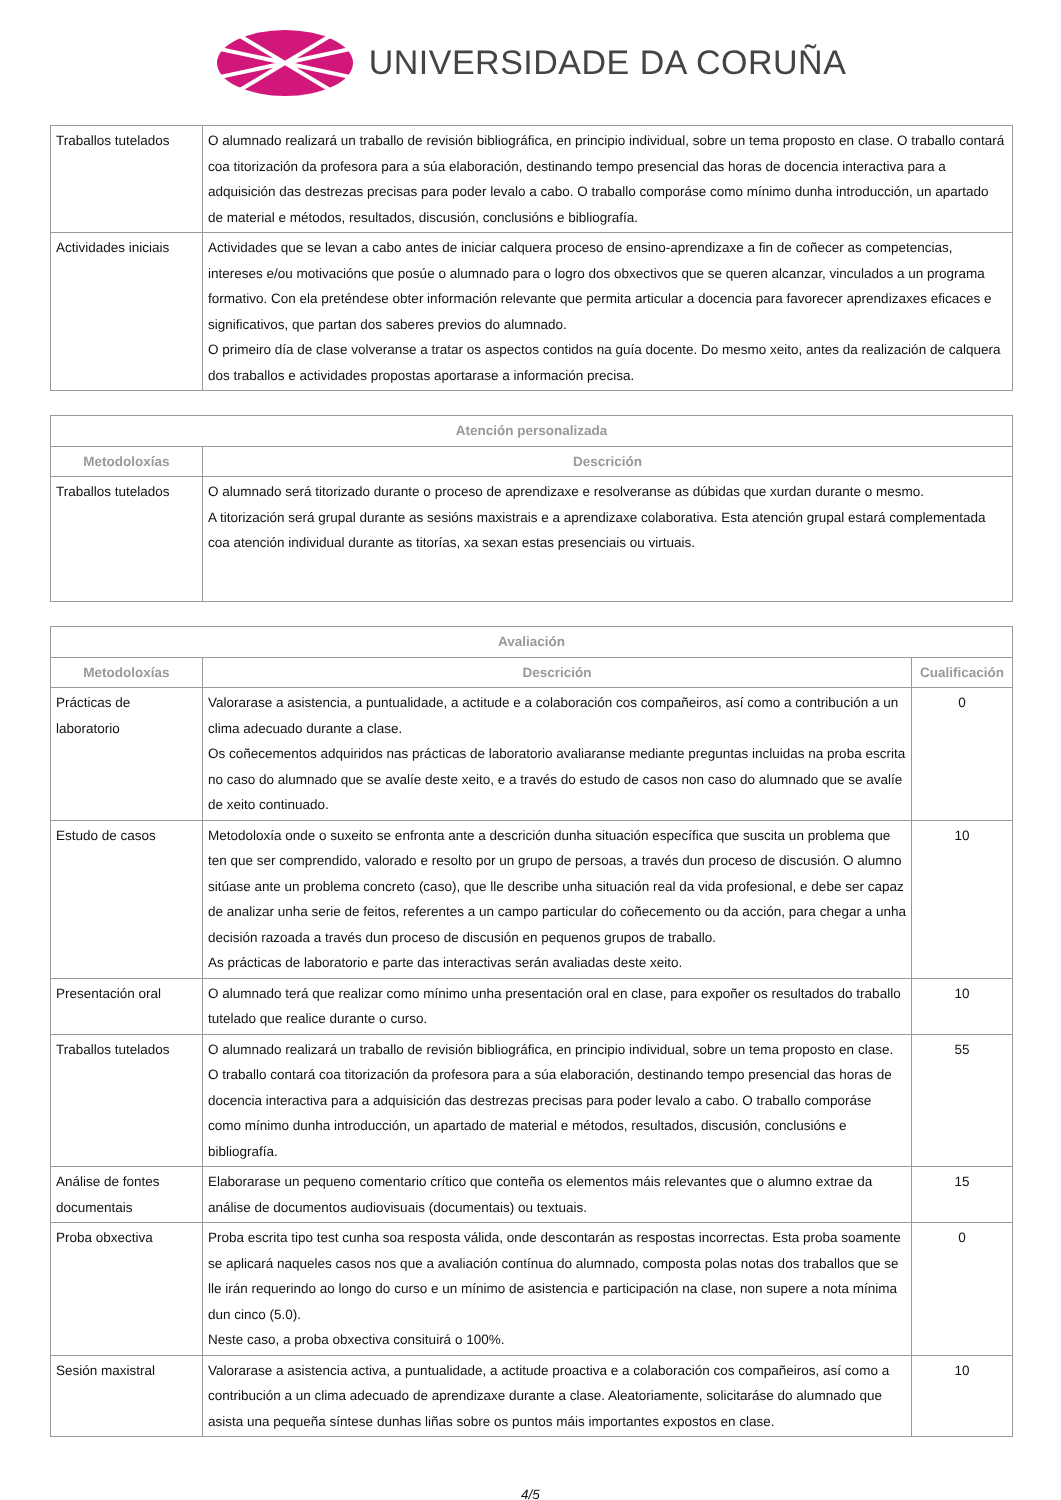UNIVERSIDADE DA CORUÑA
| Traballos tutelados | O alumnado realizará un traballo de revisión bibliográfica, en principio individual, sobre un tema proposto en clase. O traballo contará coa titorización da profesora para a súa elaboración, destinando tempo presencial das horas de docencia interactiva para a adquisición das destrezas precisas para poder levalo a cabo. O traballo comporáse como mínimo dunha introducción, un apartado de material e métodos, resultados, discusión, conclusións e bibliografía. |
| Actividades iniciais | Actividades que se levan a cabo antes de iniciar calquera proceso de ensino-aprendizaxe a fin de coñecer as competencias, intereses e/ou motivacións que posúe o alumnado para o logro dos obxectivos que se queren alcanzar, vinculados a un programa formativo. Con ela preténdese obter información relevante que permita articular a docencia para favorecer aprendizaxes eficaces e significativos, que partan dos saberes previos do alumnado. O primeiro día de clase volveranse a tratar os aspectos contidos na guía docente. Do mesmo xeito, antes da realización de calquera dos traballos e actividades propostas aportarase a información precisa. |
| Atención personalizada | |
| --- | --- |
| Metodoloxías | Descrición |
| Traballos tutelados | O alumnado será titorizado durante o proceso de aprendizaxe e resolveranse as dúbidas que xurdan durante o mesmo. A titorización será grupal durante as sesións maxistrais e a aprendizaxe colaborativa. Esta atención grupal estará complementada coa atención individual durante as titorías, xa sexan estas presenciais ou virtuais. |
| Avaliación | | |
| --- | --- | --- |
| Metodoloxías | Descrición | Cualificación |
| Prácticas de laboratorio | Valorarase a asistencia, a puntualidade, a actitude e a colaboración cos compañeiros, así como a contribución a un clima adecuado durante a clase. Os coñecementos adquiridos nas prácticas de laboratorio avaliaranse mediante preguntas incluidas na proba escrita no caso do alumnado que se avalíe deste xeito, e a través do estudo de casos non caso do alumnado que se avalíe de xeito continuado. | 0 |
| Estudo de casos | Metodoloxía onde o suxeito se enfronta ante a descrición dunha situación específica que suscita un problema que ten que ser comprendido, valorado e resolto por un grupo de persoas, a través dun proceso de discusión. O alumno sitúase ante un problema concreto (caso), que lle describe unha situación real da vida profesional, e debe ser capaz de analizar unha serie de feitos, referentes a un campo particular do coñecemento ou da acción, para chegar a unha decisión razoada a través dun proceso de discusión en pequenos grupos de traballo. As prácticas de laboratorio e parte das interactivas serán avaliadas deste xeito. | 10 |
| Presentación oral | O alumnado terá que realizar como mínimo unha presentación oral en clase, para expoñer os resultados do traballo tutelado que realice durante o curso. | 10 |
| Traballos tutelados | O alumnado realizará un traballo de revisión bibliográfica, en principio individual, sobre un tema proposto en clase. O traballo contará coa titorización da profesora para a súa elaboración, destinando tempo presencial das horas de docencia interactiva para a adquisición das destrezas precisas para poder levalo a cabo. O traballo comporáse como mínimo dunha introducción, un apartado de material e métodos, resultados, discusión, conclusións e bibliografía. | 55 |
| Análise de fontes documentais | Elaborarase un pequeno comentario crítico que conteña os elementos máis relevantes que o alumno extrae da análise de documentos audiovisuais (documentais) ou textuais. | 15 |
| Proba obxectiva | Proba escrita tipo test cunha soa resposta válida, onde descontarán as respostas incorrectas. Esta proba soamente se aplicará naqueles casos nos que a avaliación contínua do alumnado, composta polas notas dos traballos que se lle irán requerindo ao longo do curso e un mínimo de asistencia e participación na clase, non supere a nota mínima dun cinco (5.0). Neste caso, a proba obxectiva consituirá o 100%. | 0 |
| Sesión maxistral | Valorarase a asistencia activa, a puntualidade, a actitude proactiva e a colaboración cos compañeiros, así como a contribución a un clima adecuado de aprendizaxe durante a clase. Aleatoriamente, solicitaráse do alumnado que asista una pequeña síntese dunhas liñas sobre os puntos máis importantes expostos en clase. | 10 |
4/5